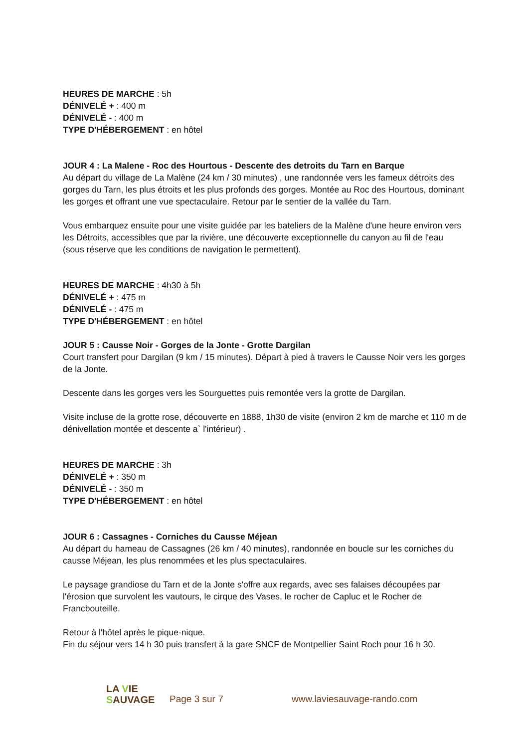HEURES DE MARCHE : 5h
DÉNIVELÉ + : 400 m
DÉNIVELÉ - : 400 m
TYPE D'HÉBERGEMENT : en hôtel
JOUR 4 : La Malene - Roc des Hourtous - Descente des detroits du Tarn en Barque
Au départ du village de La Malène (24 km / 30 minutes) , une randonnée vers les fameux détroits des gorges du Tarn, les plus étroits et les plus profonds des gorges. Montée au Roc des Hourtous, dominant les gorges et offrant une vue spectaculaire. Retour par le sentier de la vallée du Tarn.
Vous embarquez ensuite pour une visite guidée par les bateliers de la Malène d'une heure environ vers les Détroits, accessibles que par la rivière, une découverte exceptionnelle du canyon au fil de l'eau (sous réserve que les conditions de navigation le permettent).
HEURES DE MARCHE : 4h30 à 5h
DÉNIVELÉ + : 475 m
DÉNIVELÉ - : 475 m
TYPE D'HÉBERGEMENT : en hôtel
JOUR 5 : Causse Noir - Gorges de la Jonte - Grotte Dargilan
Court transfert pour Dargilan (9 km / 15 minutes). Départ à pied à travers le Causse Noir vers les gorges de la Jonte.
Descente dans les gorges vers les Sourguettes puis remontée vers la grotte de Dargilan.
Visite incluse de la grotte rose, découverte en 1888, 1h30 de visite (environ 2 km de marche et 110 m de dénivellation montée et descente a` l'intérieur) .
HEURES DE MARCHE : 3h
DÉNIVELÉ + : 350 m
DÉNIVELÉ - : 350 m
TYPE D'HÉBERGEMENT : en hôtel
JOUR 6 : Cassagnes - Corniches du Causse Méjean
Au départ du hameau de Cassagnes (26 km / 40 minutes), randonnée en boucle sur les corniches du causse Méjean, les plus renommées et les plus spectaculaires.
Le paysage grandiose du Tarn et de la Jonte s'offre aux regards, avec ses falaises découpées par l'érosion que survolent les vautours, le cirque des Vases, le rocher de Capluc et le Rocher de Francbouteille.
Retour à l'hôtel après le pique-nique.
Fin du séjour vers 14 h 30 puis transfert à la gare SNCF de Montpellier Saint Roch pour 16 h 30.
LA VIE
SAUVAGE
Page 3 sur 7
www.laviesauvage-rando.com